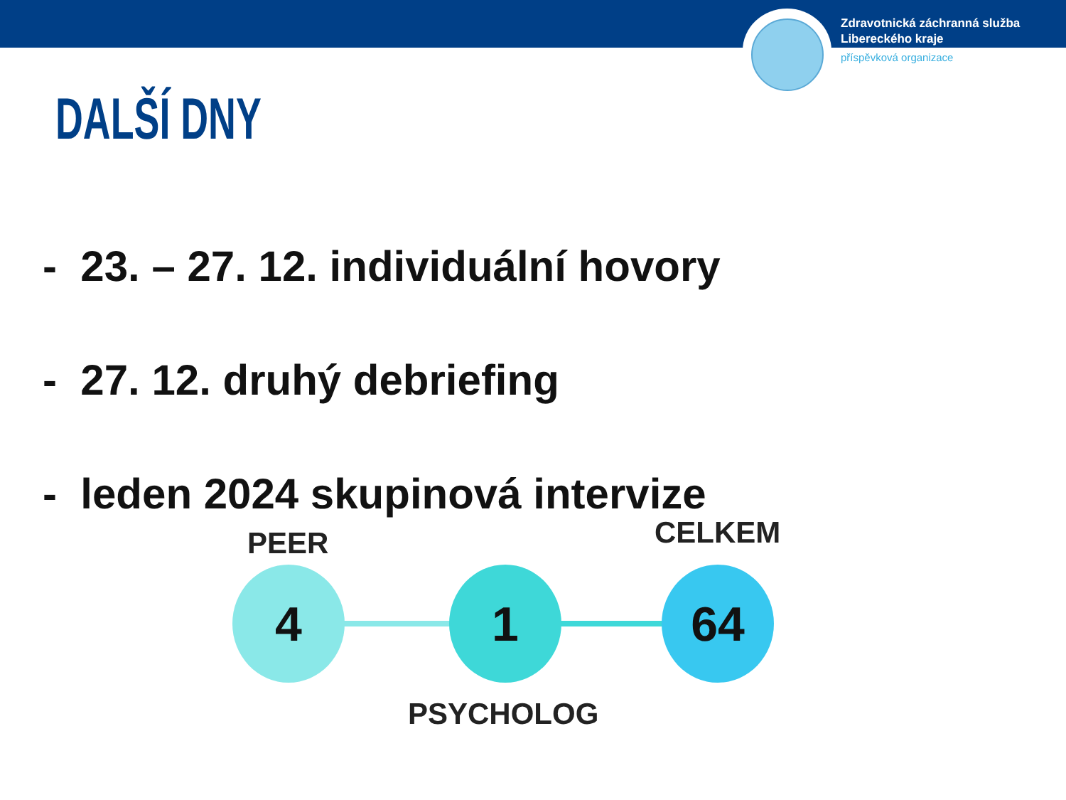Zdravotnická záchranná služba
Libereckého kraje
příspěvková organizace
DALŠÍ DNY
- 23. – 27. 12. individuální hovory
- 27. 12. druhý debriefing
- leden 2024 skupinová intervize
PEER
4 1
CELKEM
64
PSYCHOLOG